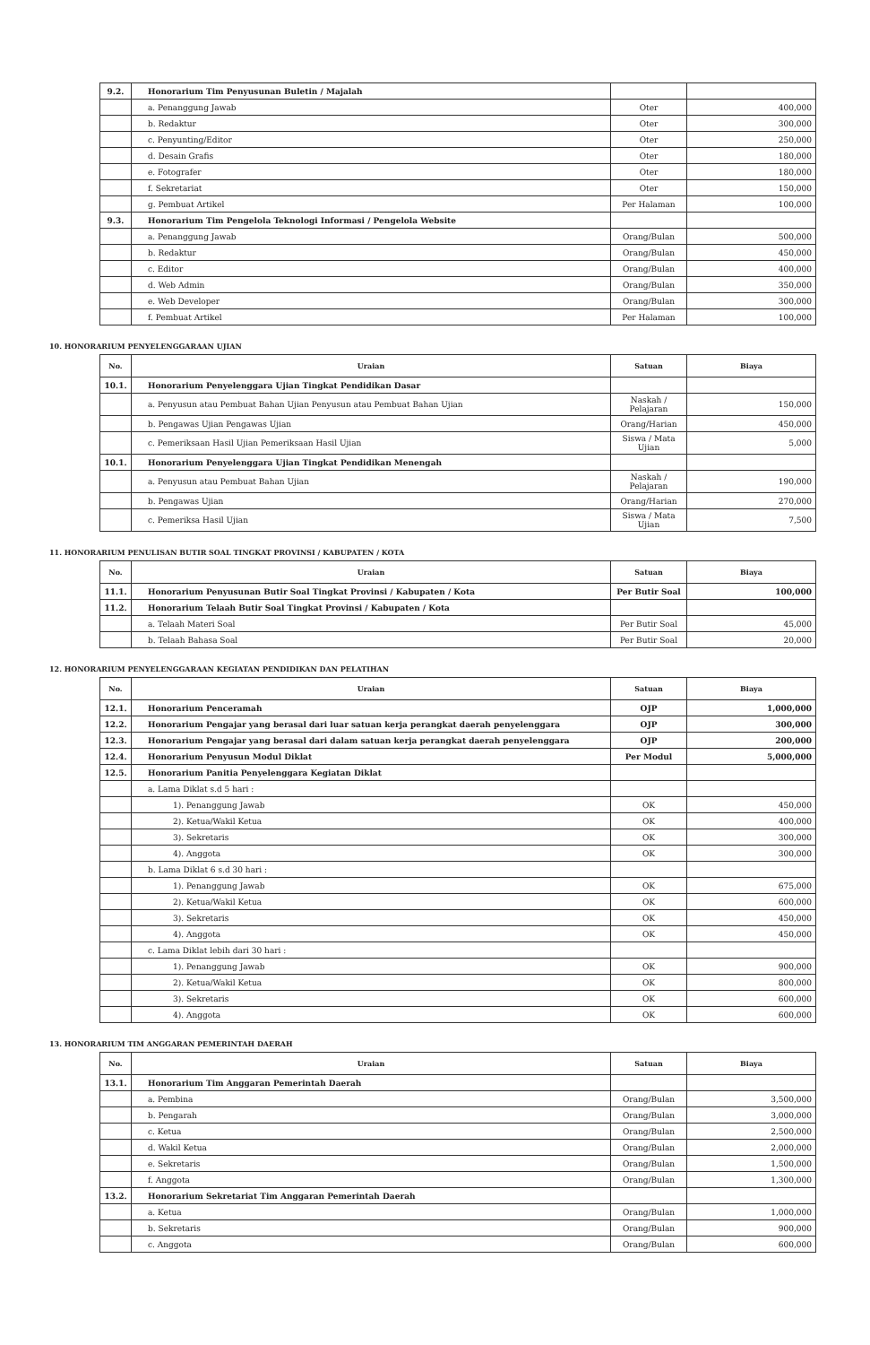| 9.2. | Honorarium Tim Penyusunan Buletin / Majalah | | |
| | a. Penanggung Jawab | Oter | 400,000 |
| | b. Redaktur | Oter | 300,000 |
| | c. Penyunting/Editor | Oter | 250,000 |
| | d. Desain Grafis | Oter | 180,000 |
| | e. Fotografer | Oter | 180,000 |
| | f. Sekretariat | Oter | 150,000 |
| | g. Pembuat Artikel | Per Halaman | 100,000 |
| 9.3. | Honorarium Tim Pengelola Teknologi Informasi / Pengelola Website | | |
| | a. Penanggung Jawab | Orang/Bulan | 500,000 |
| | b. Redaktur | Orang/Bulan | 450,000 |
| | c. Editor | Orang/Bulan | 400,000 |
| | d. Web Admin | Orang/Bulan | 350,000 |
| | e. Web Developer | Orang/Bulan | 300,000 |
| | f. Pembuat Artikel | Per Halaman | 100,000 |
10. HONORARIUM PENYELENGGARAAN UJIAN
| No. | Uraian | Satuan | Biaya |
| --- | --- | --- | --- |
| 10.1. | Honorarium Penyelenggara Ujian Tingkat Pendidikan Dasar | | |
| | a. Penyusun atau Pembuat Bahan Ujian Penyusun atau Pembuat Bahan Ujian | Naskah / Pelajaran | 150,000 |
| | b. Pengawas Ujian Pengawas Ujian | Orang/Harian | 450,000 |
| | c. Pemeriksaan Hasil Ujian Pemeriksaan Hasil Ujian | Siswa / Mata Ujian | 5,000 |
| 10.1. | Honorarium Penyelenggara Ujian Tingkat Pendidikan Menengah | | |
| | a. Penyusun atau Pembuat Bahan Ujian | Naskah / Pelajaran | 190,000 |
| | b. Pengawas Ujian | Orang/Harian | 270,000 |
| | c. Pemeriksa Hasil Ujian | Siswa / Mata Ujian | 7,500 |
11. HONORARIUM PENULISAN BUTIR SOAL TINGKAT PROVINSI / KABUPATEN / KOTA
| No. | Uraian | Satuan | Biaya |
| --- | --- | --- | --- |
| 11.1. | Honorarium Penyusunan Butir Soal Tingkat Provinsi / Kabupaten / Kota | Per Butir Soal | 100,000 |
| 11.2. | Honorarium Telaah Butir Soal Tingkat Provinsi / Kabupaten / Kota | | |
| | a. Telaah Materi Soal | Per Butir Soal | 45,000 |
| | b. Telaah Bahasa Soal | Per Butir Soal | 20,000 |
12. HONORARIUM PENYELENGGARAAN KEGIATAN PENDIDIKAN DAN PELATIHAN
| No. | Uraian | Satuan | Biaya |
| --- | --- | --- | --- |
| 12.1. | Honorarium Penceramah | OJP | 1,000,000 |
| 12.2. | Honorarium Pengajar yang berasal dari luar satuan kerja perangkat daerah penyelenggara | OJP | 300,000 |
| 12.3. | Honorarium Pengajar yang berasal dari dalam satuan kerja perangkat daerah penyelenggara | OJP | 200,000 |
| 12.4. | Honorarium Penyusun Modul Diklat | Per Modul | 5,000,000 |
| 12.5. | Honorarium Panitia Penyelenggara Kegiatan Diklat | | |
| | a. Lama Diklat s.d 5 hari : | | |
| | 1). Penanggung Jawab | OK | 450,000 |
| | 2). Ketua/Wakil Ketua | OK | 400,000 |
| | 3). Sekretaris | OK | 300,000 |
| | 4). Anggota | OK | 300,000 |
| | b. Lama Diklat 6 s.d 30 hari : | | |
| | 1). Penanggung Jawab | OK | 675,000 |
| | 2). Ketua/Wakil Ketua | OK | 600,000 |
| | 3). Sekretaris | OK | 450,000 |
| | 4). Anggota | OK | 450,000 |
| | c. Lama Diklat lebih dari 30 hari : | | |
| | 1). Penanggung Jawab | OK | 900,000 |
| | 2). Ketua/Wakil Ketua | OK | 800,000 |
| | 3). Sekretaris | OK | 600,000 |
| | 4). Anggota | OK | 600,000 |
13. HONORARIUM TIM ANGGARAN PEMERINTAH DAERAH
| No. | Uraian | Satuan | Biaya |
| --- | --- | --- | --- |
| 13.1. | Honorarium Tim Anggaran Pemerintah Daerah | | |
| | a. Pembina | Orang/Bulan | 3,500,000 |
| | b. Pengarah | Orang/Bulan | 3,000,000 |
| | c. Ketua | Orang/Bulan | 2,500,000 |
| | d. Wakil Ketua | Orang/Bulan | 2,000,000 |
| | e. Sekretaris | Orang/Bulan | 1,500,000 |
| | f. Anggota | Orang/Bulan | 1,300,000 |
| 13.2. | Honorarium Sekretariat Tim Anggaran Pemerintah Daerah | | |
| | a. Ketua | Orang/Bulan | 1,000,000 |
| | b. Sekretaris | Orang/Bulan | 900,000 |
| | c. Anggota | Orang/Bulan | 600,000 |